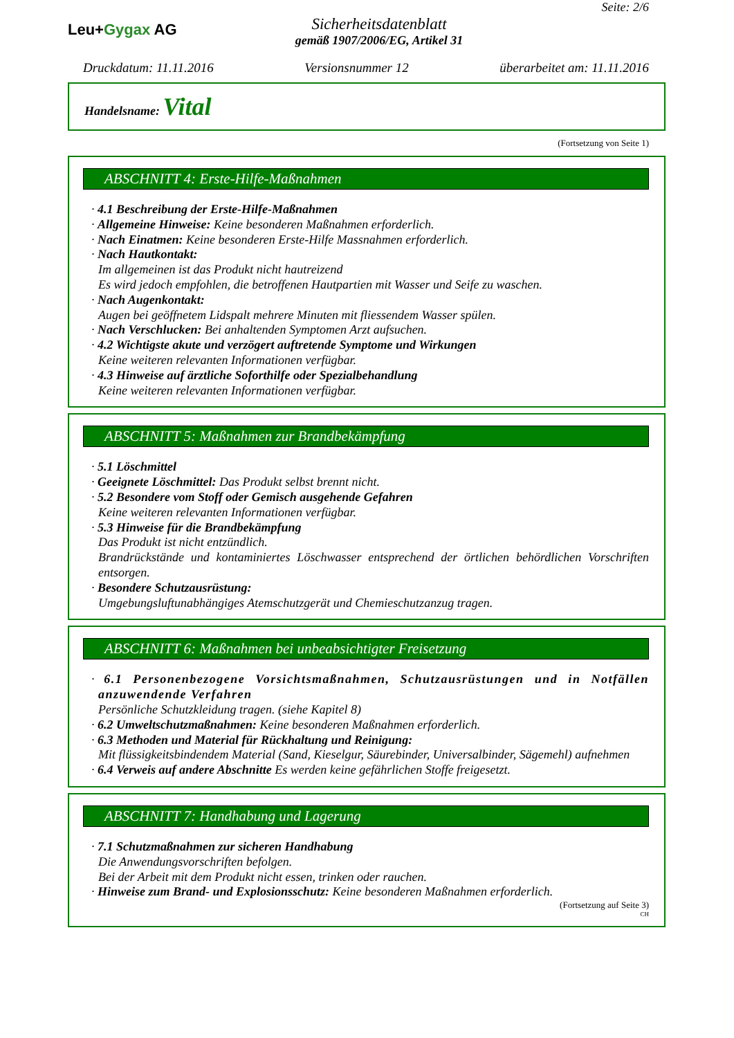Leu+Gygax AG
Sicherheitsdatenblatt
gemäß 1907/2006/EG, Artikel 31
Seite: 2/6
Druckdatum: 11.11.2016 Versionsnummer 12 überarbeitet am: 11.11.2016
Handelsname: Vital
(Fortsetzung von Seite 1)
ABSCHNITT 4: Erste-Hilfe-Maßnahmen
· 4.1 Beschreibung der Erste-Hilfe-Maßnahmen
· Allgemeine Hinweise: Keine besonderen Maßnahmen erforderlich.
· Nach Einatmen: Keine besonderen Erste-Hilfe Massnahmen erforderlich.
· Nach Hautkontakt:
Im allgemeinen ist das Produkt nicht hautreizend
Es wird jedoch empfohlen, die betroffenen Hautpartien mit Wasser und Seife zu waschen.
· Nach Augenkontakt:
Augen bei geöffnetem Lidspalt mehrere Minuten mit fliessendem Wasser spülen.
· Nach Verschlucken: Bei anhaltenden Symptomen Arzt aufsuchen.
· 4.2 Wichtigste akute und verzögert auftretende Symptome und Wirkungen
Keine weiteren relevanten Informationen verfügbar.
· 4.3 Hinweise auf ärztliche Soforthilfe oder Spezialbehandlung
Keine weiteren relevanten Informationen verfügbar.
ABSCHNITT 5: Maßnahmen zur Brandbekämpfung
· 5.1 Löschmittel
· Geeignete Löschmittel: Das Produkt selbst brennt nicht.
· 5.2 Besondere vom Stoff oder Gemisch ausgehende Gefahren
Keine weiteren relevanten Informationen verfügbar.
· 5.3 Hinweise für die Brandbekämpfung
Das Produkt ist nicht entzündlich.
Brandrückstände und kontaminiertes Löschwasser entsprechend der örtlichen behördlichen Vorschriften entsorgen.
· Besondere Schutzausrüstung:
Umgebungsluftunabhängiges Atemschutzgerät und Chemieschutzanzug tragen.
ABSCHNITT 6: Maßnahmen bei unbeabsichtigter Freisetzung
· 6.1 Personenbezogene Vorsichtsmaßnahmen, Schutzausrüstungen und in Notfällen anzuwendende Verfahren
Persönliche Schutzkleidung tragen. (siehe Kapitel 8)
· 6.2 Umweltschutzmaßnahmen: Keine besonderen Maßnahmen erforderlich.
· 6.3 Methoden und Material für Rückhaltung und Reinigung:
Mit flüssigkeitsbindendem Material (Sand, Kieselgur, Säurebinder, Universalbinder, Sägemehl) aufnehmen
· 6.4 Verweis auf andere Abschnitte Es werden keine gefährlichen Stoffe freigesetzt.
ABSCHNITT 7: Handhabung und Lagerung
· 7.1 Schutzmaßnahmen zur sicheren Handhabung
Die Anwendungsvorschriften befolgen.
Bei der Arbeit mit dem Produkt nicht essen, trinken oder rauchen.
· Hinweise zum Brand- und Explosionsschutz: Keine besonderen Maßnahmen erforderlich.
(Fortsetzung auf Seite 3)
CH